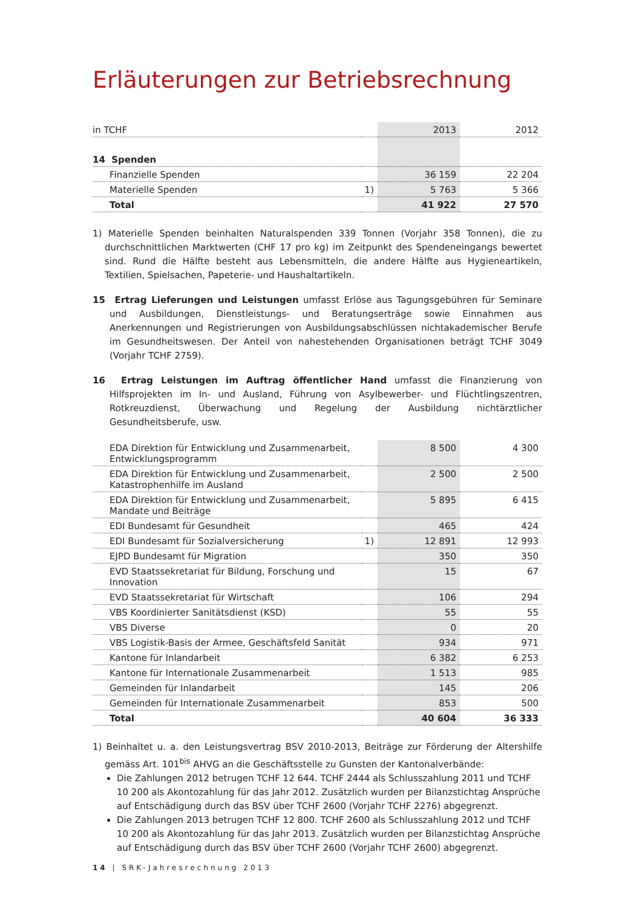Erläuterungen zur Betriebsrechnung
| in TCHF | | 2013 | 2012 |
| --- | --- | --- | --- |
| 14 Spenden | | | |
| Finanzielle Spenden | | 36 159 | 22 204 |
| Materielle Spenden | 1) | 5 763 | 5 366 |
| Total | | 41 922 | 27 570 |
1) Materielle Spenden beinhalten Naturalspenden 339 Tonnen (Vorjahr 358 Tonnen), die zu durchschnittlichen Marktwerten (CHF 17 pro kg) im Zeitpunkt des Spendeneingangs bewertet sind. Rund die Hälfte besteht aus Lebensmitteln, die andere Hälfte aus Hygieneartikeln, Textilien, Spielsachen, Papeterie- und Haushaltartikeln.
15 Ertrag Lieferungen und Leistungen umfasst Erlöse aus Tagungsgebühren für Seminare und Ausbildungen, Dienstleistungs- und Beratungserträge sowie Einnahmen aus Anerkennungen und Registrierungen von Ausbildungsabschlüssen nichtakademischer Berufe im Gesundheitswesen. Der Anteil von nahestehenden Organisationen beträgt TCHF 3049 (Vorjahr TCHF 2759).
16 Ertrag Leistungen im Auftrag öffentlicher Hand umfasst die Finanzierung von Hilfsprojekten im In- und Ausland, Führung von Asylbewerber- und Flüchtlingszentren, Rotkreuzdienst, Überwachung und Regelung der Ausbildung nichtärztlicher Gesundheitsberufe, usw.
| EDA Direktion für Entwicklung und Zusammenarbeit, Entwicklungsprogramm | | 8 500 | 4 300 |
| EDA Direktion für Entwicklung und Zusammenarbeit, Katastrophenhilfe im Ausland | | 2 500 | 2 500 |
| EDA Direktion für Entwicklung und Zusammenarbeit, Mandate und Beiträge | | 5 895 | 6 415 |
| EDI Bundesamt für Gesundheit | | 465 | 424 |
| EDI Bundesamt für Sozialversicherung | 1) | 12 891 | 12 993 |
| EJPD Bundesamt für Migration | | 350 | 350 |
| EVD Staatssekretariat für Bildung, Forschung und Innovation | | 15 | 67 |
| EVD Staatssekretariat für Wirtschaft | | 106 | 294 |
| VBS Koordinierter Sanitätsdienst (KSD) | | 55 | 55 |
| VBS Diverse | | 0 | 20 |
| VBS Logistik-Basis der Armee, Geschäftsfeld Sanität | | 934 | 971 |
| Kantone für Inlandarbeit | | 6 382 | 6 253 |
| Kantone für Internationale Zusammenarbeit | | 1 513 | 985 |
| Gemeinden für Inlandarbeit | | 145 | 206 |
| Gemeinden für Internationale Zusammenarbeit | | 853 | 500 |
| Total | | 40 604 | 36 333 |
1) Beinhaltet u. a. den Leistungsvertrag BSV 2010-2013, Beiträge zur Förderung der Altershilfe gemäss Art. 101<sup>bis</sup> AHVG an die Geschäftsstelle zu Gunsten der Kantonalverbände:
Die Zahlungen 2012 betrugen TCHF 12 644. TCHF 2444 als Schlusszahlung 2011 und TCHF 10 200 als Akontozahlung für das Jahr 2012. Zusätzlich wurden per Bilanzstichtag Ansprüche auf Entschädigung durch das BSV über TCHF 2600 (Vorjahr TCHF 2276) abgegrenzt.
Die Zahlungen 2013 betrugen TCHF 12 800. TCHF 2600 als Schlusszahlung 2012 und TCHF 10 200 als Akontozahlung für das Jahr 2013. Zusätzlich wurden per Bilanzstichtag Ansprüche auf Entschädigung durch das BSV über TCHF 2600 (Vorjahr TCHF 2600) abgegrenzt.
14 | SRK-Jahresrechnung 2013